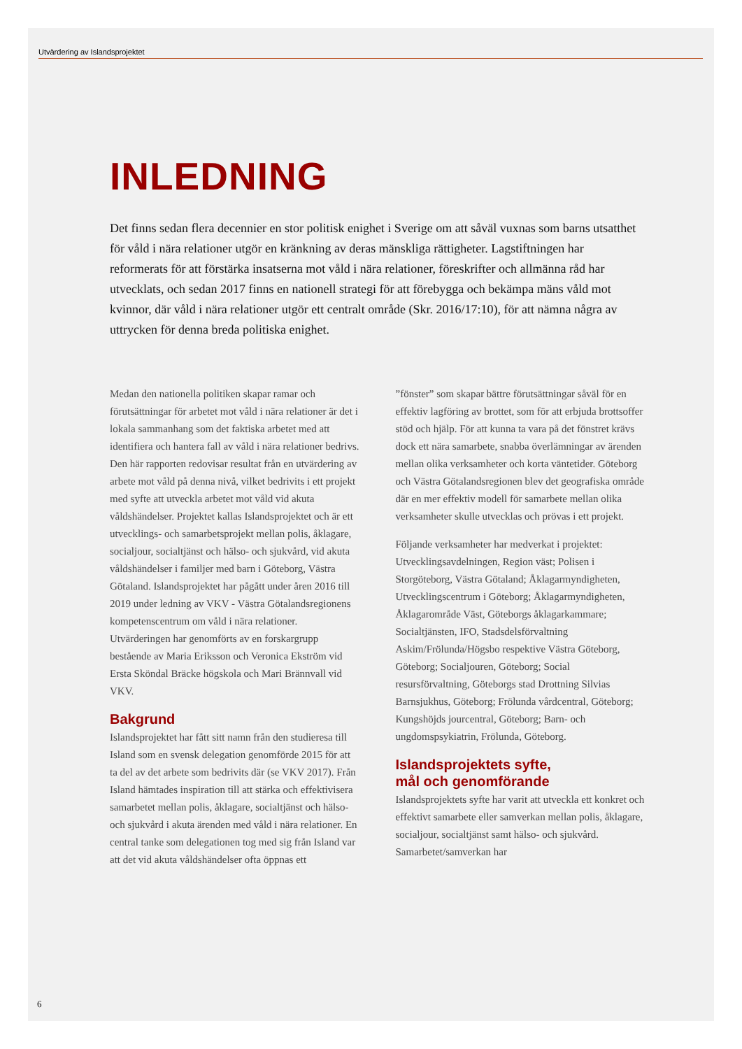Utvärdering av Islandsprojektet
INLEDNING
Det finns sedan flera decennier en stor politisk enighet i Sverige om att såväl vuxnas som barns utsatthet för våld i nära relationer utgör en kränkning av deras mänskliga rättigheter. Lags­tiftningen har reformerats för att förstärka insatserna mot våld i nära relationer, föreskrifter och allmänna råd har utvecklats, och sedan 2017 finns en nationell strategi för att förebygga och bekämpa mäns våld mot kvinnor, där våld i nära relationer utgör ett centralt område (Skr. 2016/17:10), för att nämna några av uttrycken för denna breda politiska enighet.
Medan den nationella politiken skapar ramar och förutsättningar för arbetet mot våld i nära relationer är det i lokala sammanhang som det faktiska arbetet med att identifiera och hantera fall av våld i nära relationer bedrivs. Den här rapporten redovisar resultat från en utvärdering av arbete mot våld på denna nivå, vilket bedrivits i ett projekt med syfte att utveckla arbetet mot våld vid akuta våldshändelser. Projektet kallas Islandsprojektet och är ett utveck­lings- och samarbetsprojekt mellan polis, åklagare, socialjour, socialtjänst och hälso- och sjukvård, vid akuta våldshändelser i familjer med barn i Göteborg, Västra Götaland. Islandsprojektet har pågått under åren 2016 till 2019 under ledning av VKV - Västra Götalandsregionens kompetenscentrum om våld i nära relationer. Utvärderingen har genomförts av en forskargrupp bestående av Maria Eriksson och Veronica Ekström vid Ersta Sköndal Bräcke högskola och Mari Brännvall vid VKV.
Bakgrund
Islandsprojektet har fått sitt namn från den studie­resa till Island som en svensk delegation genomförde 2015 för att ta del av det arbete som bedrivits där (se VKV 2017). Från Island hämtades inspiration till att stärka och effektivisera samarbetet mellan polis, åklagare, socialtjänst och hälso- och sjukvård i akuta ärenden med våld i nära relationer. En central tanke som delegationen tog med sig från Island var att det vid akuta våldshändelser ofta öppnas ett
”fönster” som skapar bättre förutsättningar såväl för en effektiv lagföring av brottet, som för att erbjuda brottsoffer stöd och hjälp. För att kunna ta vara på det fönstret krävs dock ett nära samarbete, snabba överlämningar av ärenden mellan olika verksam­heter och korta väntetider. Göteborg och Västra Götalandsregionen blev det geografiska område där en mer effektiv modell för samarbete mellan olika verksamheter skulle utvecklas och prövas i ett projekt.
Följande verksamheter har medverkat i projektet: Utvecklingsavdelningen, Region väst; Polisen i Storgöteborg, Västra Götaland; Åklagarmyndig­heten, Utvecklingscentrum i Göteborg; Åklagar­myndigheten, Åklagarområde Väst, Göteborgs åklagarkammare; Socialtjänsten, IFO, Stadsdelsför­valtning Askim/Frölunda/Högsbo respektive Västra Göteborg, Göteborg; Socialjouren, Göteborg; Social resursförvaltning, Göteborgs stad Drottning Silvias Barnsjukhus, Göteborg; Frölunda vårdcentral, Göte­borg; Kungshöjds jourcentral, Göteborg; Barn- och ungdomspsykiatrin, Frölunda, Göteborg.
Islandsprojektets syfte,
mål och genomförande
Islandsprojektets syfte har varit att utveckla ett konkret och effektivt samarbete eller samverkan mellan polis, åklagare, socialjour, socialtjänst samt hälso- och sjukvård. Samarbetet/samverkan har
6